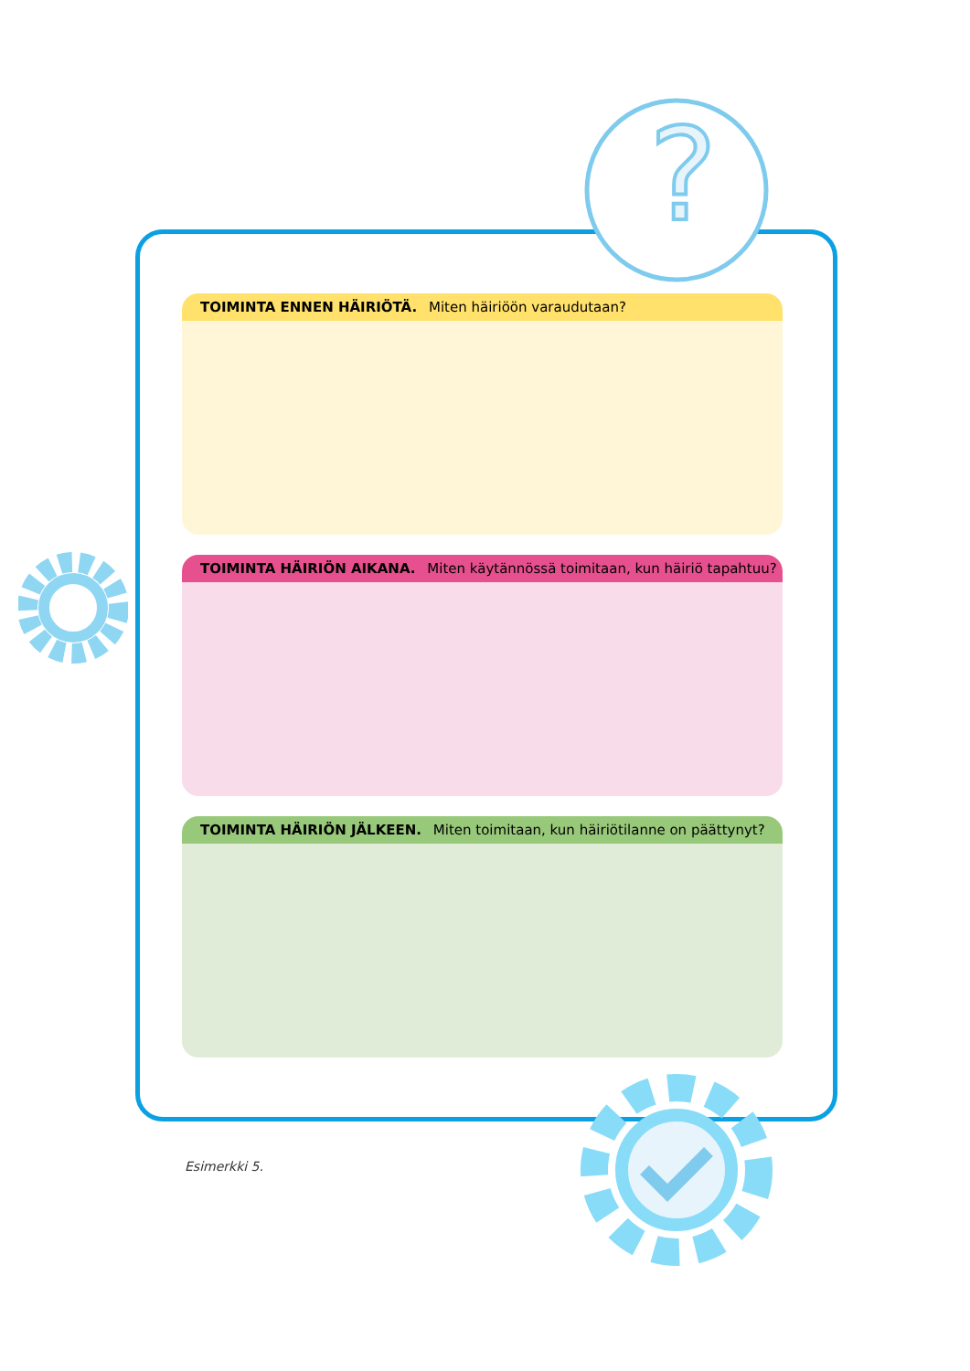?
TOIMINTA ENNEN HÄIRIÖTÄ. Miten häiriöön varaudutaan?
TOIMINTA HÄIRIÖN AIKANA. Miten käytännössä toimitaan, kun häiriö tapahtuu?
TOIMINTA HÄIRIÖN JÄLKEEN. Miten toimitaan, kun häiriötilanne on päättynyt?
Esimerkki 5.